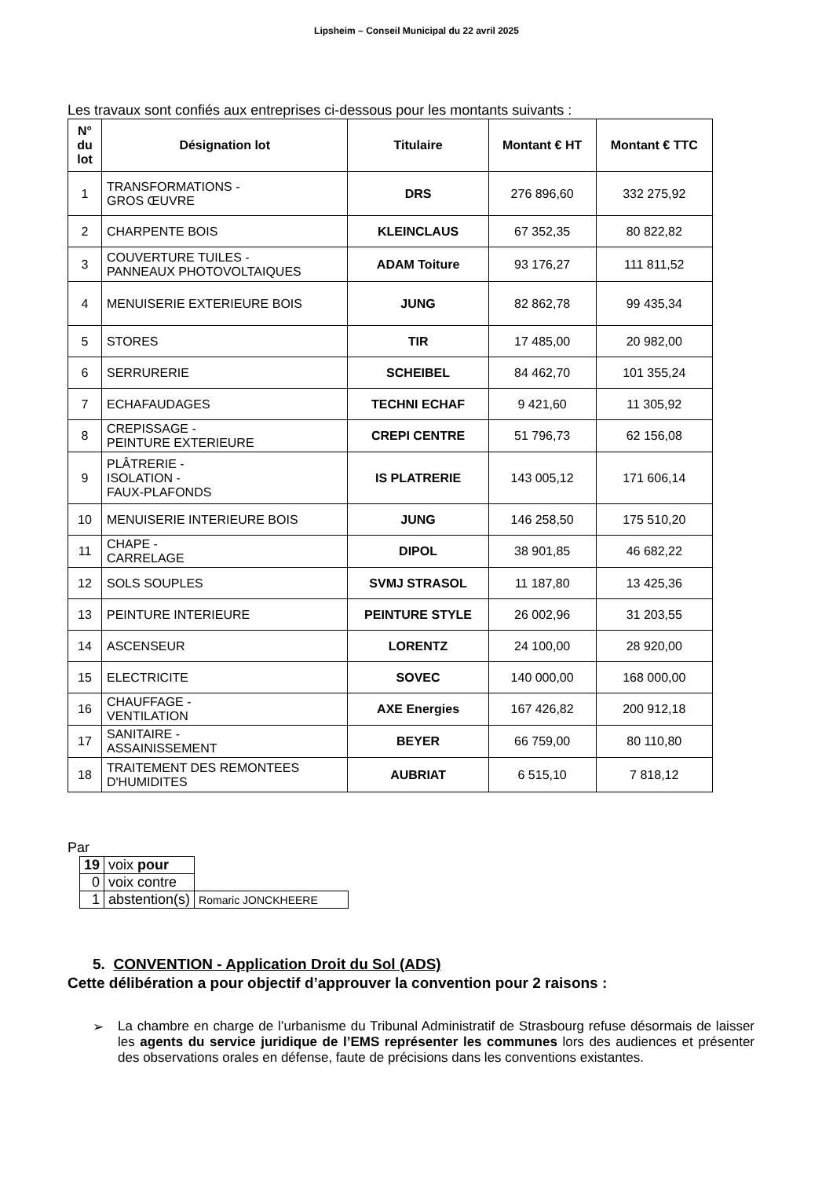Lipsheim – Conseil Municipal du 22 avril 2025
Les travaux sont confiés aux entreprises ci-dessous pour les montants suivants :
| N° du lot | Désignation lot | Titulaire | Montant € HT | Montant € TTC |
| --- | --- | --- | --- | --- |
| 1 | TRANSFORMATIONS - GROS ŒUVRE | DRS | 276 896,60 | 332 275,92 |
| 2 | CHARPENTE BOIS | KLEINCLAUS | 67 352,35 | 80 822,82 |
| 3 | COUVERTURE TUILES - PANNEAUX PHOTOVOLTAIQUES | ADAM Toiture | 93 176,27 | 111 811,52 |
| 4 | MENUISERIE EXTERIEURE BOIS | JUNG | 82 862,78 | 99 435,34 |
| 5 | STORES | TIR | 17 485,00 | 20 982,00 |
| 6 | SERRURERIE | SCHEIBEL | 84 462,70 | 101 355,24 |
| 7 | ECHAFAUDAGES | TECHNI ECHAF | 9 421,60 | 11 305,92 |
| 8 | CREPISSAGE - PEINTURE EXTERIEURE | CREPI CENTRE | 51 796,73 | 62 156,08 |
| 9 | PLÂTRERIE - ISOLATION - FAUX-PLAFONDS | IS PLATRERIE | 143 005,12 | 171 606,14 |
| 10 | MENUISERIE INTERIEURE BOIS | JUNG | 146 258,50 | 175 510,20 |
| 11 | CHAPE - CARRELAGE | DIPOL | 38 901,85 | 46 682,22 |
| 12 | SOLS SOUPLES | SVMJ STRASOL | 11 187,80 | 13 425,36 |
| 13 | PEINTURE INTERIEURE | PEINTURE STYLE | 26 002,96 | 31 203,55 |
| 14 | ASCENSEUR | LORENTZ | 24 100,00 | 28 920,00 |
| 15 | ELECTRICITE | SOVEC | 140 000,00 | 168 000,00 |
| 16 | CHAUFFAGE - VENTILATION | AXE Energies | 167 426,82 | 200 912,18 |
| 17 | SANITAIRE - ASSAINISSEMENT | BEYER | 66 759,00 | 80 110,80 |
| 18 | TRAITEMENT DES REMONTEES D'HUMIDITES | AUBRIAT | 6 515,10 | 7 818,12 |
Par
| 19 | voix pour | |
| 0 | voix contre | |
| 1 | abstention(s) | Romaric JONCKHEERE |
5. CONVENTION - Application Droit du Sol (ADS)
Cette délibération a pour objectif d’approuver la convention pour 2 raisons :
➢ La chambre en charge de l’urbanisme du Tribunal Administratif de Strasbourg refuse désormais de laisser les agents du service juridique de l’EMS représenter les communes lors des audiences et présenter des observations orales en défense, faute de précisions dans les conventions existantes.